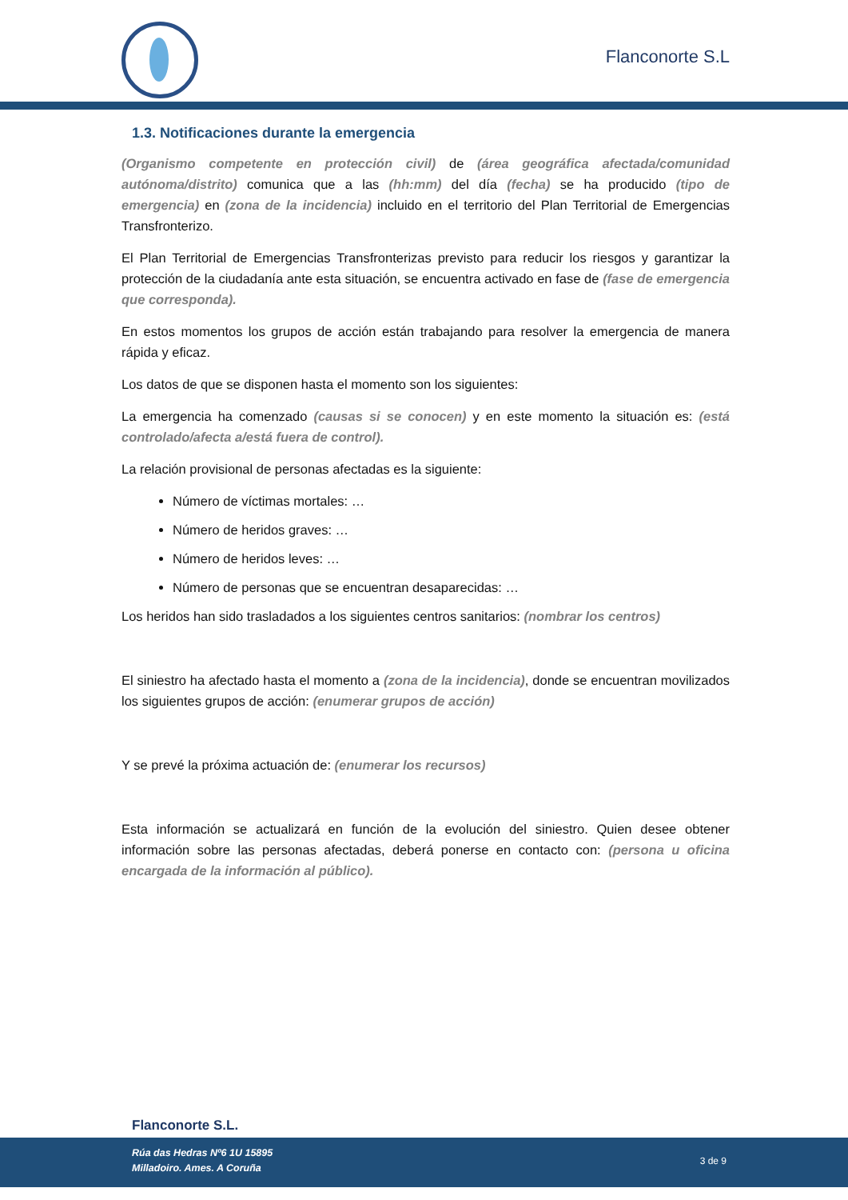Flanconorte S.L
1.3. Notificaciones durante la emergencia
(Organismo competente en protección civil) de (área geográfica afectada/comunidad autónoma/distrito) comunica que a las (hh:mm) del día (fecha) se ha producido (tipo de emergencia) en (zona de la incidencia) incluido en el territorio del Plan Territorial de Emergencias Transfronterizo.
El Plan Territorial de Emergencias Transfronterizas previsto para reducir los riesgos y garantizar la protección de la ciudadanía ante esta situación, se encuentra activado en fase de (fase de emergencia que corresponda).
En estos momentos los grupos de acción están trabajando para resolver la emergencia de manera rápida y eficaz.
Los datos de que se disponen hasta el momento son los siguientes:
La emergencia ha comenzado (causas si se conocen) y en este momento la situación es: (está controlado/afecta a/está fuera de control).
La relación provisional de personas afectadas es la siguiente:
Número de víctimas mortales: …
Número de heridos graves: …
Número de heridos leves: …
Número de personas que se encuentran desaparecidas: …
Los heridos han sido trasladados a los siguientes centros sanitarios: (nombrar los centros)
El siniestro ha afectado hasta el momento a (zona de la incidencia), donde se encuentran movilizados los siguientes grupos de acción: (enumerar grupos de acción)
Y se prevé la próxima actuación de: (enumerar los recursos)
Esta información se actualizará en función de la evolución del siniestro. Quien desee obtener información sobre las personas afectadas, deberá ponerse en contacto con: (persona u oficina encargada de la información al público).
Flanconorte S.L.
Rúa das Hedras Nº6 1U 15895
Milladoiro. Ames. A Coruña
3 de 9